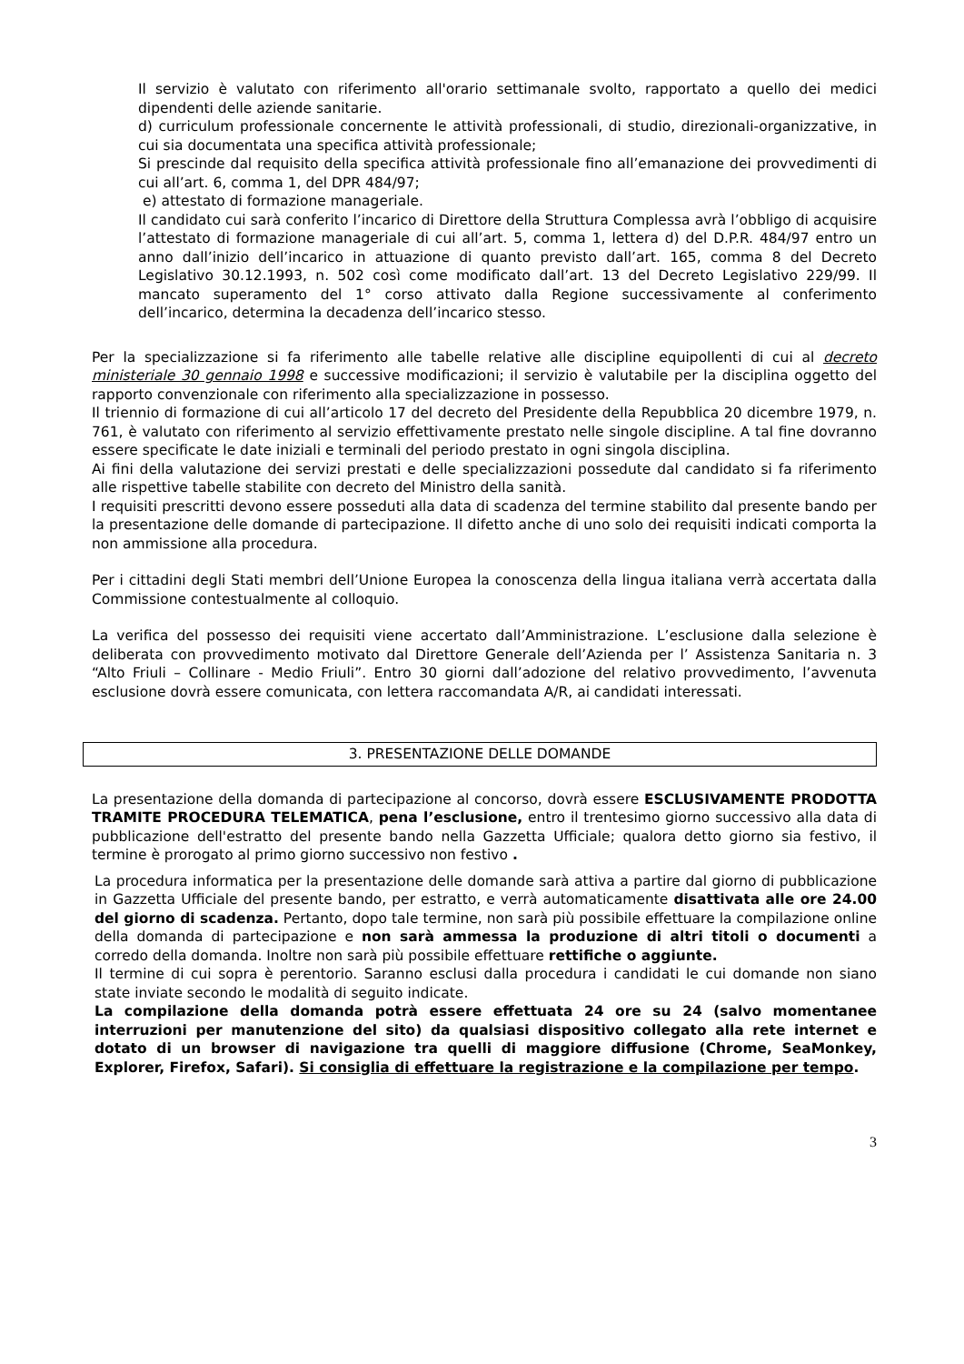Il servizio è valutato con riferimento all'orario settimanale svolto, rapportato a quello dei medici dipendenti delle aziende sanitarie.
d) curriculum professionale concernente le attività professionali, di studio, direzionali-organizzative, in cui sia documentata una specifica attività professionale;
Si prescinde dal requisito della specifica attività professionale fino all’emanazione dei provvedimenti di cui all’art. 6, comma 1, del DPR 484/97;
e) attestato di formazione manageriale.
Il candidato cui sarà conferito l’incarico di Direttore della Struttura Complessa avrà l’obbligo di acquisire l’attestato di formazione manageriale di cui all’art. 5, comma 1, lettera d) del D.P.R. 484/97 entro un anno dall’inizio dell’incarico in attuazione di quanto previsto dall’art. 165, comma 8 del Decreto Legislativo 30.12.1993, n. 502 così come modificato dall’art. 13 del Decreto Legislativo 229/99. Il mancato superamento del 1° corso attivato dalla Regione successivamente al conferimento dell’incarico, determina la decadenza dell’incarico stesso.
Per la specializzazione si fa riferimento alle tabelle relative alle discipline equipollenti di cui al decreto ministeriale 30 gennaio 1998 e successive modificazioni; il servizio è valutabile per la disciplina oggetto del rapporto convenzionale con riferimento alla specializzazione in possesso.
Il triennio di formazione di cui all’articolo 17 del decreto del Presidente della Repubblica 20 dicembre 1979, n. 761, è valutato con riferimento al servizio effettivamente prestato nelle singole discipline. A tal fine dovranno essere specificate le date iniziali e terminali del periodo prestato in ogni singola disciplina.
Ai fini della valutazione dei servizi prestati e delle specializzazioni possedute dal candidato si fa riferimento alle rispettive tabelle stabilite con decreto del Ministro della sanità.
I requisiti prescritti devono essere posseduti alla data di scadenza del termine stabilito dal presente bando per la presentazione delle domande di partecipazione. Il difetto anche di uno solo dei requisiti indicati comporta la non ammissione alla procedura.
Per i cittadini degli Stati membri dell’Unione Europea la conoscenza della lingua italiana verrà accertata dalla Commissione contestualmente al colloquio.
La verifica del possesso dei requisiti viene accertato dall’Amministrazione. L’esclusione dalla selezione è deliberata con provvedimento motivato dal Direttore Generale dell’Azienda per l’ Assistenza Sanitaria n. 3 “Alto Friuli – Collinare - Medio Friuli”. Entro 30 giorni dall’adozione del relativo provvedimento, l’avvenuta esclusione dovrà essere comunicata, con lettera raccomandata A/R, ai candidati interessati.
3. PRESENTAZIONE DELLE DOMANDE
La presentazione della domanda di partecipazione al concorso, dovrà essere ESCLUSIVAMENTE PRODOTTA TRAMITE PROCEDURA TELEMATICA, pena l’esclusione, entro il trentesimo giorno successivo alla data di pubblicazione dell'estratto del presente bando nella Gazzetta Ufficiale; qualora detto giorno sia festivo, il termine è prorogato al primo giorno successivo non festivo .
La procedura informatica per la presentazione delle domande sarà attiva a partire dal giorno di pubblicazione in Gazzetta Ufficiale del presente bando, per estratto, e verrà automaticamente disattivata alle ore 24.00 del giorno di scadenza. Pertanto, dopo tale termine, non sarà più possibile effettuare la compilazione online della domanda di partecipazione e non sarà ammessa la produzione di altri titoli o documenti a corredo della domanda. Inoltre non sarà più possibile effettuare rettifiche o aggiunte.
Il termine di cui sopra è perentorio. Saranno esclusi dalla procedura i candidati le cui domande non siano state inviate secondo le modalità di seguito indicate.
La compilazione della domanda potrà essere effettuata 24 ore su 24 (salvo momentanee interruzioni per manutenzione del sito) da qualsiasi dispositivo collegato alla rete internet e dotato di un browser di navigazione tra quelli di maggiore diffusione (Chrome, SeaMonkey, Explorer, Firefox, Safari). Si consiglia di effettuare la registrazione e la compilazione per tempo.
3